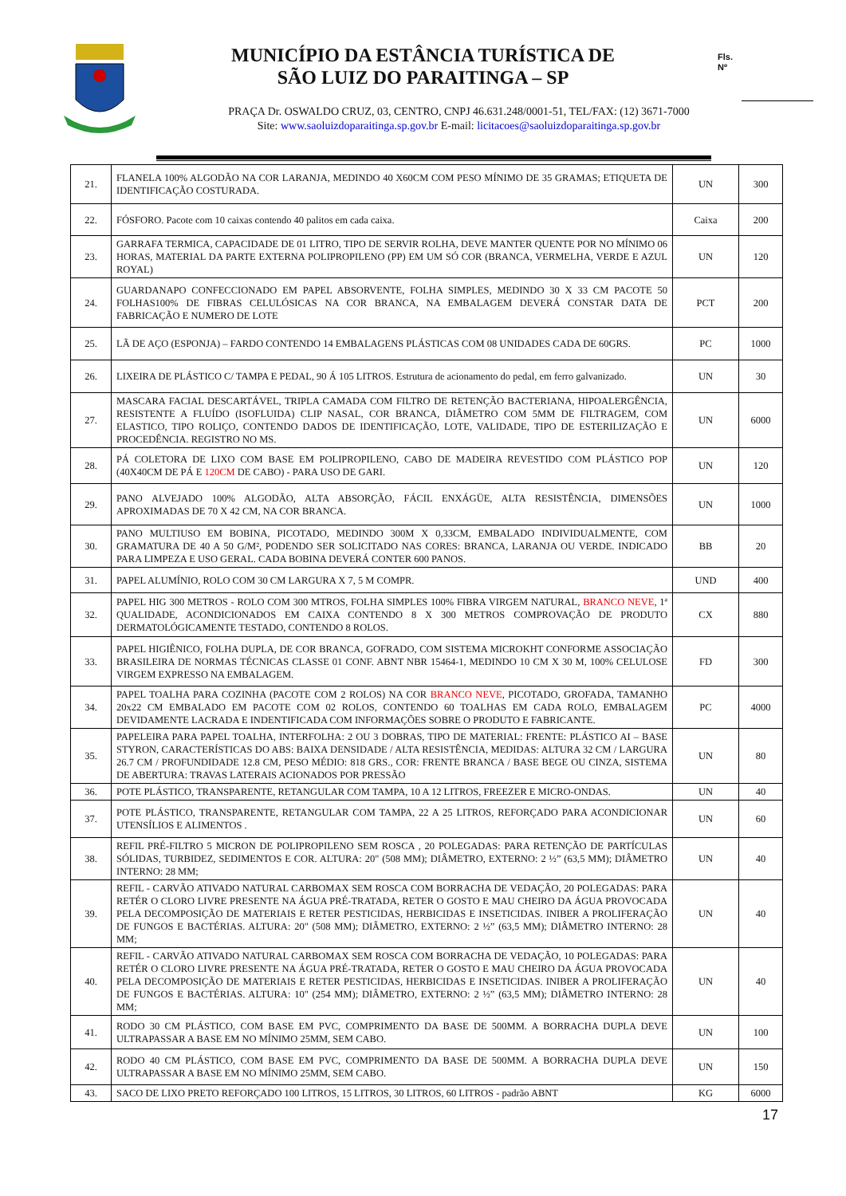MUNICÍPIO DA ESTÂNCIA TURÍSTICA DE
SÃO LUIZ DO PARAITINGA – SP
Fls.
Nº
PRAÇA Dr. OSWALDO CRUZ, 03, CENTRO, CNPJ 46.631.248/0001-51, TEL/FAX: (12) 3671-7000
Site: www.saoluizdoparaitinga.sp.gov.br E-mail: licitacoes@saoluizdoparaitinga.sp.gov.br
| 21. | FLANELA 100% ALGODÃO NA COR LARANJA, MEDINDO 40 X60CM COM PESO MÍNIMO DE 35 GRAMAS; ETIQUETA DE IDENTIFICAÇÃO COSTURADA. | UN | 300 |
| 22. | FÓSFORO. Pacote com 10 caixas contendo 40 palitos em cada caixa. | Caixa | 200 |
| 23. | GARRAFA TERMICA, CAPACIDADE DE 01 LITRO, TIPO DE SERVIR ROLHA, DEVE MANTER QUENTE POR NO MÍNIMO 06 HORAS, MATERIAL DA PARTE EXTERNA POLIPROPILENO (PP) EM UM SÓ COR (BRANCA, VERMELHA, VERDE E AZUL ROYAL) | UN | 120 |
| 24. | GUARDANAPO CONFECCIONADO EM PAPEL ABSORVENTE, FOLHA SIMPLES, MEDINDO 30 X 33 CM PACOTE 50 FOLHAS100% DE FIBRAS CELULÓSICAS NA COR BRANCA, NA EMBALAGEM DEVERÁ CONSTAR DATA DE FABRICAÇÃO E NUMERO DE LOTE | PCT | 200 |
| 25. | LÃ DE AÇO (ESPONJA) – FARDO CONTENDO 14 EMBALAGENS PLÁSTICAS COM 08 UNIDADES CADA DE 60GRS. | PC | 1000 |
| 26. | LIXEIRA DE PLÁSTICO C/ TAMPA E PEDAL, 90 Á 105 LITROS. Estrutura de acionamento do pedal, em ferro galvanizado. | UN | 30 |
| 27. | MASCARA FACIAL DESCARTÁVEL, TRIPLA CAMADA COM FILTRO DE RETENÇÃO BACTERIANA, HIPOALERGÊNCIA, RESISTENTE A FLUÍDO (ISOFLUIDA) CLIP NASAL, COR BRANCA, DIÂMETRO COM 5MM DE FILTRAGEM, COM ELASTICO, TIPO ROLIÇO, CONTENDO DADOS DE IDENTIFICAÇÃO, LOTE, VALIDADE, TIPO DE ESTERILIZAÇÃO E PROCEDÊNCIA. REGISTRO NO MS. | UN | 6000 |
| 28. | PÁ COLETORA DE LIXO COM BASE EM POLIPROPILENO, CABO DE MADEIRA REVESTIDO COM PLÁSTICO POP (40X40CM DE PÁ E 120CM DE CABO) - PARA USO DE GARI. | UN | 120 |
| 29. | PANO ALVEJADO 100% ALGODÃO, ALTA ABSORÇÃO, FÁCIL ENXÁGÜE, ALTA RESISTÊNCIA, DIMENSÕES APROXIMADAS DE 70 X 42 CM, NA COR BRANCA. | UN | 1000 |
| 30. | PANO MULTIUSO EM BOBINA, PICOTADO, MEDINDO 300M X 0,33CM, EMBALADO INDIVIDUALMENTE, COM GRAMATURA DE 40 A 50 G/M², PODENDO SER SOLICITADO NAS CORES: BRANCA, LARANJA OU VERDE. INDICADO PARA LIMPEZA E USO GERAL. CADA BOBINA DEVERÁ CONTER 600 PANOS. | BB | 20 |
| 31. | PAPEL ALUMÍNIO, ROLO COM 30 CM LARGURA X 7, 5 M COMPR. | UND | 400 |
| 32. | PAPEL HIG 300 METROS - ROLO COM 300 MTROS, FOLHA SIMPLES 100% FIBRA VIRGEM NATURAL, BRANCO NEVE , 1ª QUALIDADE, ACONDICIONADOS EM CAIXA CONTENDO 8 X 300 METROS COMPROVAÇÃO DE PRODUTO DERMATOLÓGICAMENTE TESTADO, CONTENDO 8 ROLOS. | CX | 880 |
| 33. | PAPEL HIGIÊNICO, FOLHA DUPLA, DE COR BRANCA, GOFRADO, COM SISTEMA MICROKHT CONFORME ASSOCIAÇÃO BRASILEIRA DE NORMAS TÉCNICAS CLASSE 01 CONF. ABNT NBR 15464-1, MEDINDO 10 CM X 30 M, 100% CELULOSE VIRGEM EXPRESSO NA EMBALAGEM. | FD | 300 |
| 34. | PAPEL TOALHA PARA COZINHA (PACOTE COM 2 ROLOS) NA COR BRANCO NEVE , PICOTADO, GROFADA, TAMANHO 20x22 CM EMBALADO EM PACOTE COM 02 ROLOS, CONTENDO 60 TOALHAS EM CADA ROLO, EMBALAGEM DEVIDAMENTE LACRADA E INDENTIFICADA COM INFORMAÇÕES SOBRE O PRODUTO E FABRICANTE. | PC | 4000 |
| 35. | PAPELEIRA PARA PAPEL TOALHA, INTERFOLHA: 2 OU 3 DOBRAS, TIPO DE MATERIAL: FRENTE: PLÁSTICO AI – BASE STYRON, CARACTERÍSTICAS DO ABS: BAIXA DENSIDADE / ALTA RESISTÊNCIA, MEDIDAS: ALTURA 32 CM / LARGURA 26.7 CM / PROFUNDIDADE 12.8 CM, PESO MÉDIO: 818 GRS., COR: FRENTE BRANCA / BASE BEGE OU CINZA, SISTEMA DE ABERTURA: TRAVAS LATERAIS ACIONADOS POR PRESSÃO | UN | 80 |
| 36. | POTE PLÁSTICO, TRANSPARENTE, RETANGULAR COM TAMPA, 10 A 12 LITROS, FREEZER E MICRO-ONDAS. | UN | 40 |
| 37. | POTE PLÁSTICO, TRANSPARENTE, RETANGULAR COM TAMPA, 22 A 25 LITROS, REFORÇADO PARA ACONDICIONAR UTENSÍLIOS E ALIMENTOS . | UN | 60 |
| 38. | REFIL PRÉ-FILTRO 5 MICRON DE POLIPROPILENO SEM ROSCA , 20 POLEGADAS: PARA RETENÇÃO DE PARTÍCULAS SÓLIDAS, TURBIDEZ, SEDIMENTOS E COR. ALTURA: 20" (508 MM); DIÂMETRO, EXTERNO: 2 ½” (63,5 MM); DIÂMETRO INTERNO: 28 MM; | UN | 40 |
| 39. | REFIL - CARVÃO ATIVADO NATURAL CARBOMAX SEM ROSCA COM BORRACHA DE VEDAÇÃO, 20 POLEGADAS: PARA RETÉR O CLORO LIVRE PRESENTE NA ÁGUA PRÉ-TRATADA, RETER O GOSTO E MAU CHEIRO DA ÁGUA PROVOCADA PELA DECOMPOSIÇÃO DE MATERIAIS E RETER PESTICIDAS, HERBICIDAS E INSETICIDAS. INIBER A PROLIFERAÇÃO DE FUNGOS E BACTÉRIAS. ALTURA: 20" (508 MM); DIÂMETRO, EXTERNO: 2 ½” (63,5 MM); DIÂMETRO INTERNO: 28 MM; | UN | 40 |
| 40. | REFIL - CARVÃO ATIVADO NATURAL CARBOMAX SEM ROSCA COM BORRACHA DE VEDAÇÃO, 10 POLEGADAS: PARA RETÉR O CLORO LIVRE PRESENTE NA ÁGUA PRÉ-TRATADA, RETER O GOSTO E MAU CHEIRO DA ÁGUA PROVOCADA PELA DECOMPOSIÇÃO DE MATERIAIS E RETER PESTICIDAS, HERBICIDAS E INSETICIDAS. INIBER A PROLIFERAÇÃO DE FUNGOS E BACTÉRIAS. ALTURA: 10" (254 MM); DIÂMETRO, EXTERNO: 2 ½” (63,5 MM); DIÂMETRO INTERNO: 28 MM; | UN | 40 |
| 41. | RODO 30 CM PLÁSTICO, COM BASE EM PVC, COMPRIMENTO DA BASE DE 500MM. A BORRACHA DUPLA DEVE ULTRAPASSAR A BASE EM NO MÍNIMO 25MM, SEM CABO. | UN | 100 |
| 42. | RODO 40 CM PLÁSTICO, COM BASE EM PVC, COMPRIMENTO DA BASE DE 500MM. A BORRACHA DUPLA DEVE ULTRAPASSAR A BASE EM NO MÍNIMO 25MM, SEM CABO. | UN | 150 |
| 43. | SACO DE LIXO PRETO REFORÇADO 100 LITROS, 15 LITROS, 30 LITROS, 60 LITROS - padrão ABNT | KG | 6000 |
17